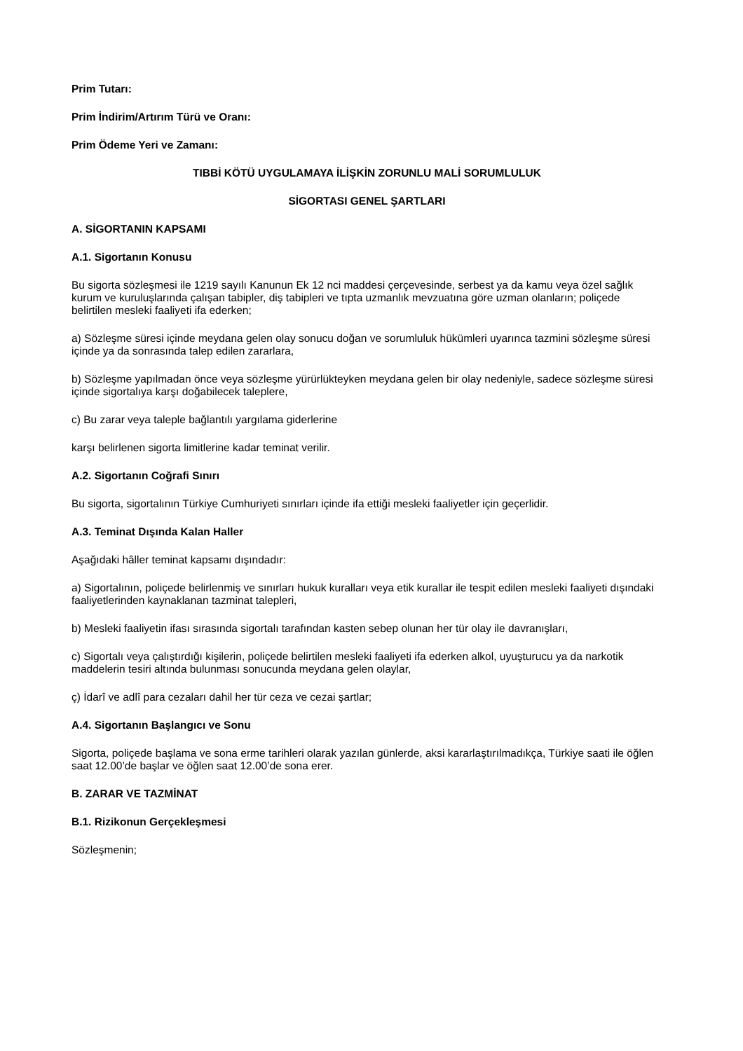Prim Tutarı:
Prim İndirim/Artırım Türü ve Oranı:
Prim Ödeme Yeri ve Zamanı:
TIBBİ KÖTÜ UYGULAMAYA İLİŞKİN ZORUNLU MALİ SORUMLULUK
SİGORTASI GENEL ŞARTLARI
A. SİGORTANIN KAPSAMI
A.1. Sigortanın Konusu
Bu sigorta sözleşmesi ile 1219 sayılı Kanunun Ek 12 nci maddesi çerçevesinde, serbest ya da kamu veya özel sağlık kurum ve kuruluşlarında çalışan tabipler, diş tabipleri ve tıpta uzmanlık mevzuatına göre uzman olanların; poliçede belirtilen mesleki faaliyeti ifa ederken;
a) Sözleşme süresi içinde meydana gelen olay sonucu doğan ve sorumluluk hükümleri uyarınca tazmini sözleşme süresi içinde ya da sonrasında talep edilen zararlara,
b) Sözleşme yapılmadan önce veya sözleşme yürürlükteyken meydana gelen bir olay nedeniyle, sadece sözleşme süresi içinde sigortalıya karşı doğabilecek taleplere,
c) Bu zarar veya taleple bağlantılı yargılama giderlerine
karşı belirlenen sigorta limitlerine kadar teminat verilir.
A.2. Sigortanın Coğrafi Sınırı
Bu sigorta, sigortalının Türkiye Cumhuriyeti sınırları içinde ifa ettiği mesleki faaliyetler için geçerlidir.
A.3. Teminat Dışında Kalan Haller
Aşağıdaki hâller teminat kapsamı dışındadır:
a) Sigortalının, poliçede belirlenmiş ve sınırları hukuk kuralları veya etik kurallar ile tespit edilen mesleki faaliyeti dışındaki faaliyetlerinden kaynaklanan tazminat talepleri,
b) Mesleki faaliyetin ifası sırasında sigortalı tarafından kasten sebep olunan her tür olay ile davranışları,
c) Sigortalı veya çalıştırdığı kişilerin, poliçede belirtilen mesleki faaliyeti ifa ederken alkol, uyuşturucu ya da narkotik maddelerin tesiri altında bulunması sonucunda meydana gelen olaylar,
ç) İdarî ve adlî para cezaları dahil her tür ceza ve cezai şartlar;
A.4. Sigortanın Başlangıcı ve Sonu
Sigorta, poliçede başlama ve sona erme tarihleri olarak yazılan günlerde, aksi kararlaştırılmadıkça, Türkiye saati ile öğlen saat 12.00’de başlar ve öğlen saat 12.00’de sona erer.
B. ZARAR VE TAZMİNAT
B.1. Rizikonun Gerçekleşmesi
Sözleşmenin;